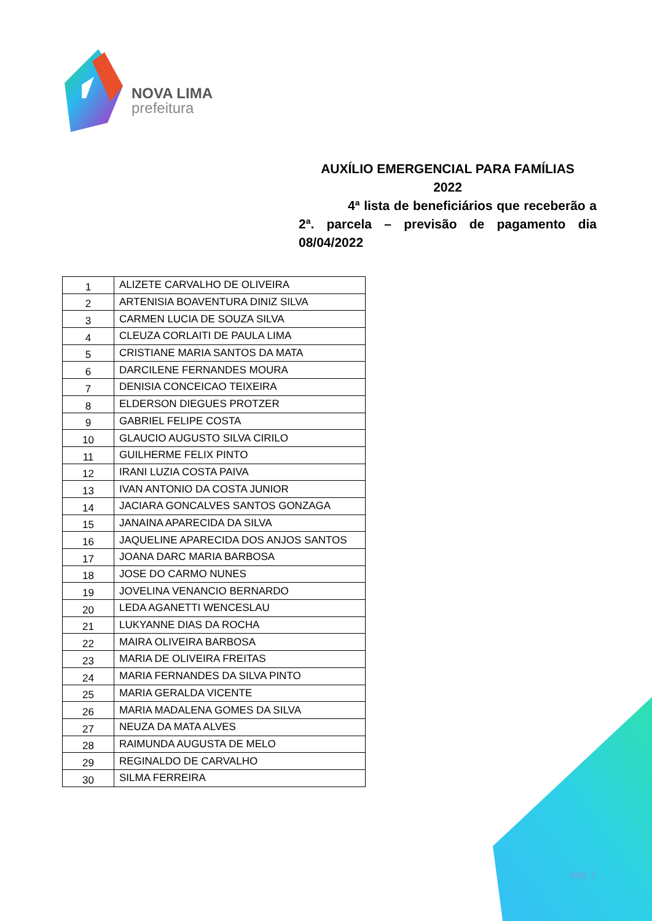NOVA LIMA
prefeitura
AUXÍLIO EMERGENCIAL PARA FAMÍLIAS
2022
4ª lista de beneficiários que receberão a 2ª. parcela – previsão de pagamento dia 08/04/2022
| 1 | ALIZETE CARVALHO DE OLIVEIRA |
| 2 | ARTENISIA BOAVENTURA DINIZ SILVA |
| 3 | CARMEN LUCIA DE SOUZA SILVA |
| 4 | CLEUZA CORLAITI DE PAULA LIMA |
| 5 | CRISTIANE MARIA SANTOS DA MATA |
| 6 | DARCILENE FERNANDES MOURA |
| 7 | DENISIA CONCEICAO TEIXEIRA |
| 8 | ELDERSON DIEGUES PROTZER |
| 9 | GABRIEL FELIPE COSTA |
| 10 | GLAUCIO AUGUSTO SILVA CIRILO |
| 11 | GUILHERME FELIX PINTO |
| 12 | IRANI LUZIA COSTA PAIVA |
| 13 | IVAN ANTONIO DA COSTA JUNIOR |
| 14 | JACIARA GONCALVES SANTOS GONZAGA |
| 15 | JANAINA APARECIDA DA SILVA |
| 16 | JAQUELINE APARECIDA DOS ANJOS SANTOS |
| 17 | JOANA DARC MARIA BARBOSA |
| 18 | JOSE DO CARMO NUNES |
| 19 | JOVELINA VENANCIO BERNARDO |
| 20 | LEDA AGANETTI WENCESLAU |
| 21 | LUKYANNE DIAS DA ROCHA |
| 22 | MAIRA OLIVEIRA BARBOSA |
| 23 | MARIA DE OLIVEIRA FREITAS |
| 24 | MARIA FERNANDES DA SILVA PINTO |
| 25 | MARIA GERALDA VICENTE |
| 26 | MARIA MADALENA GOMES DA SILVA |
| 27 | NEUZA DA MATA ALVES |
| 28 | RAIMUNDA AUGUSTA DE MELO |
| 29 | REGINALDO DE CARVALHO |
| 30 | SILMA FERREIRA |
pág. 1